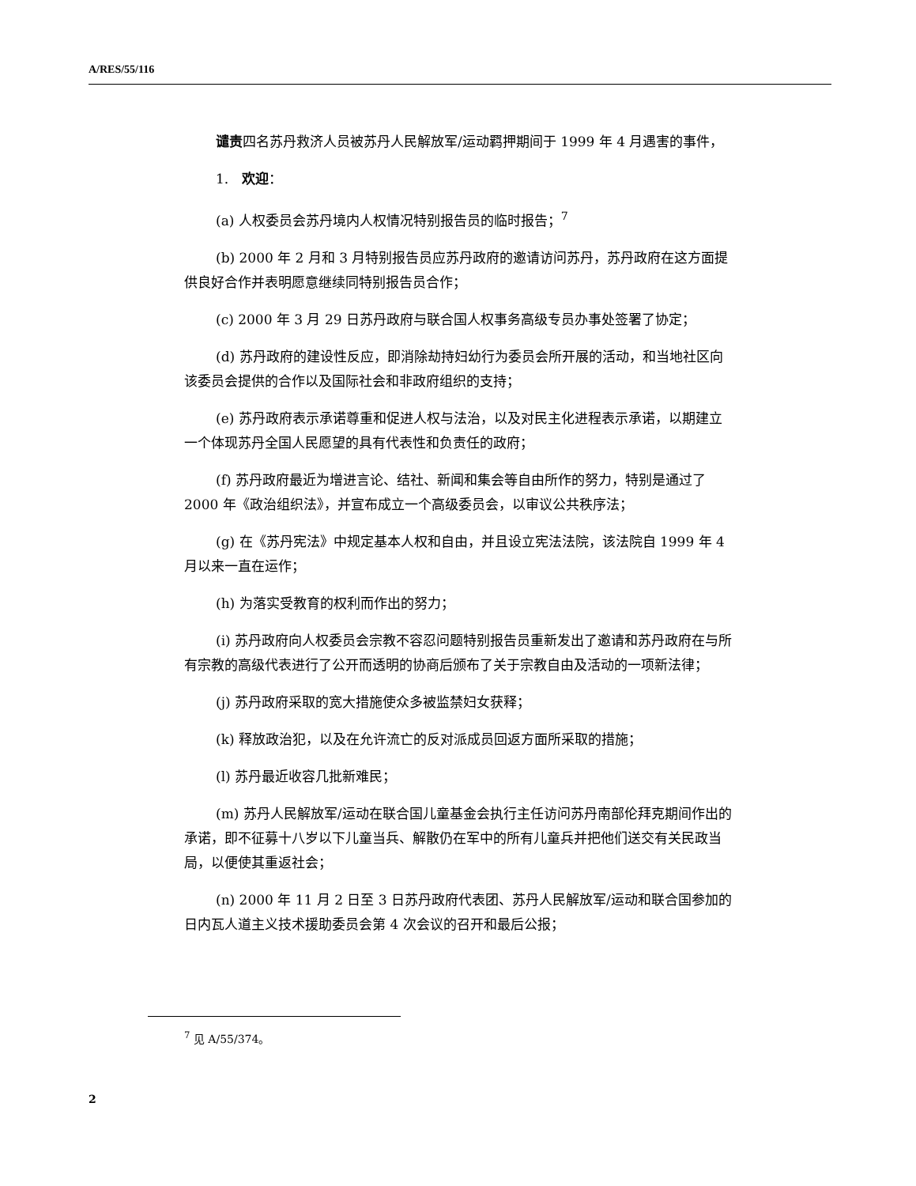A/RES/55/116
谴责四名苏丹救济人员被苏丹人民解放军/运动羁押期间于 1999 年 4 月遇害的事件，
1.　欢迎：
(a) 人权委员会苏丹境内人权情况特别报告员的临时报告；<sup>7</sup>
(b) 2000 年 2 月和 3 月特别报告员应苏丹政府的邀请访问苏丹，苏丹政府在这方面提供良好合作并表明愿意继续同特别报告员合作；
(c) 2000 年 3 月 29 日苏丹政府与联合国人权事务高级专员办事处签署了协定；
(d) 苏丹政府的建设性反应，即消除劫持妇幼行为委员会所开展的活动，和当地社区向该委员会提供的合作以及国际社会和非政府组织的支持；
(e) 苏丹政府表示承诺尊重和促进人权与法治，以及对民主化进程表示承诺，以期建立一个体现苏丹全国人民愿望的具有代表性和负责任的政府；
(f) 苏丹政府最近为增进言论、结社、新闻和集会等自由所作的努力，特别是通过了 2000 年《政治组织法》，并宣布成立一个高级委员会，以审议公共秩序法；
(g) 在《苏丹宪法》中规定基本人权和自由，并且设立宪法法院，该法院自 1999 年 4 月以来一直在运作；
(h) 为落实受教育的权利而作出的努力；
(i) 苏丹政府向人权委员会宗教不容忍问题特别报告员重新发出了邀请和苏丹政府在与所有宗教的高级代表进行了公开而透明的协商后颁布了关于宗教自由及活动的一项新法律；
(j) 苏丹政府采取的宽大措施使众多被监禁妇女获释；
(k) 释放政治犯，以及在允许流亡的反对派成员回返方面所采取的措施；
(l) 苏丹最近收容几批新难民；
(m) 苏丹人民解放军/运动在联合国儿童基金会执行主任访问苏丹南部伦拜克期间作出的承诺，即不征募十八岁以下儿童当兵、解散仍在军中的所有儿童兵并把他们送交有关民政当局，以便使其重返社会；
(n) 2000 年 11 月 2 日至 3 日苏丹政府代表团、苏丹人民解放军/运动和联合国参加的日内瓦人道主义技术援助委员会第 4 次会议的召开和最后公报；
<sup>7</sup> 见 A/55/374。
2